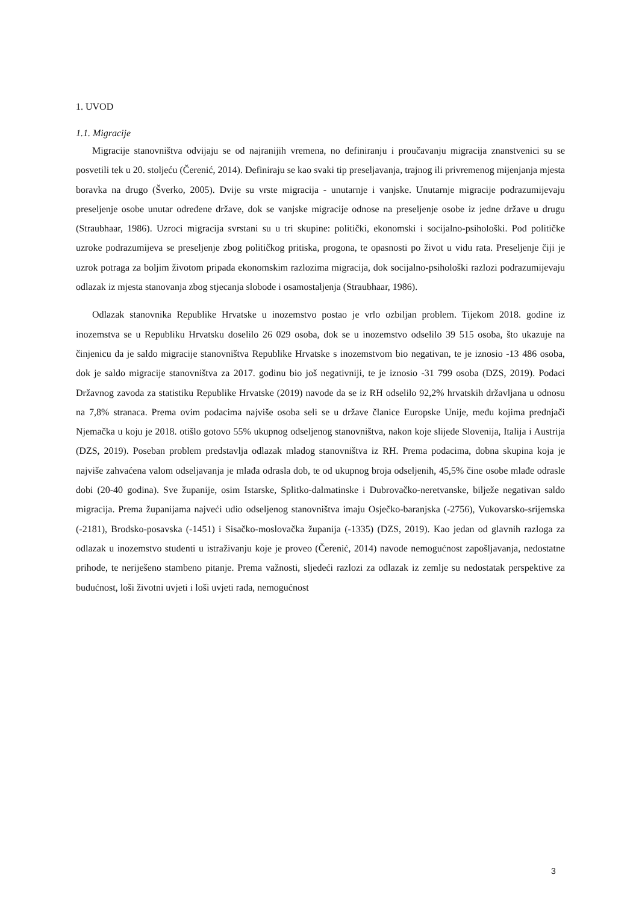1. UVOD
1.1. Migracije
Migracije stanovništva odvijaju se od najranijih vremena, no definiranju i proučavanju migracija znanstvenici su se posvetili tek u 20. stoljeću (Čerenić, 2014). Definiraju se kao svaki tip preseljavanja, trajnog ili privremenog mijenjanja mjesta boravka na drugo (Šverko, 2005). Dvije su vrste migracija - unutarnje i vanjske. Unutarnje migracije podrazumijevaju preseljenje osobe unutar određene države, dok se vanjske migracije odnose na preseljenje osobe iz jedne države u drugu (Straubhaar, 1986). Uzroci migracija svrstani su u tri skupine: politički, ekonomski i socijalno-psihološki. Pod političke uzroke podrazumijeva se preseljenje zbog političkog pritiska, progona, te opasnosti po život u vidu rata. Preseljenje čiji je uzrok potraga za boljim životom pripada ekonomskim razlozima migracija, dok socijalno-psihološki razlozi podrazumijevaju odlazak iz mjesta stanovanja zbog stjecanja slobode i osamostaljenja (Straubhaar, 1986).
Odlazak stanovnika Republike Hrvatske u inozemstvo postao je vrlo ozbiljan problem. Tijekom 2018. godine iz inozemstva se u Republiku Hrvatsku doselilo 26 029 osoba, dok se u inozemstvo odselilo 39 515 osoba, što ukazuje na činjenicu da je saldo migracije stanovništva Republike Hrvatske s inozemstvom bio negativan, te je iznosio -13 486 osoba, dok je saldo migracije stanovništva za 2017. godinu bio još negativniji, te je iznosio -31 799 osoba (DZS, 2019). Podaci Državnog zavoda za statistiku Republike Hrvatske (2019) navode da se iz RH odselilo 92,2% hrvatskih državljana u odnosu na 7,8% stranaca. Prema ovim podacima najviše osoba seli se u države članice Europske Unije, među kojima prednjači Njemačka u koju je 2018. otišlo gotovo 55% ukupnog odseljenog stanovništva, nakon koje slijede Slovenija, Italija i Austrija (DZS, 2019). Poseban problem predstavlja odlazak mladog stanovništva iz RH. Prema podacima, dobna skupina koja je najviše zahvaćena valom odseljavanja je mlađa odrasla dob, te od ukupnog broja odseljenih, 45,5% čine osobe mlađe odrasle dobi (20-40 godina). Sve županije, osim Istarske, Splitko-dalmatinske i Dubrovačko-neretvanske, bilježe negativan saldo migracija. Prema županijama najveći udio odseljenog stanovništva imaju Osječko-baranjska (-2756), Vukovarsko-srijemska (-2181), Brodsko-posavska (-1451) i Sisačko-moslovačka županija (-1335) (DZS, 2019). Kao jedan od glavnih razloga za odlazak u inozemstvo studenti u istraživanju koje je proveo (Čerenić, 2014) navode nemogućnost zapošljavanja, nedostatne prihode, te neriješeno stambeno pitanje. Prema važnosti, sljedeći razlozi za odlazak iz zemlje su nedostatak perspektive za budućnost, loši životni uvjeti i loši uvjeti rada, nemogućnost
3